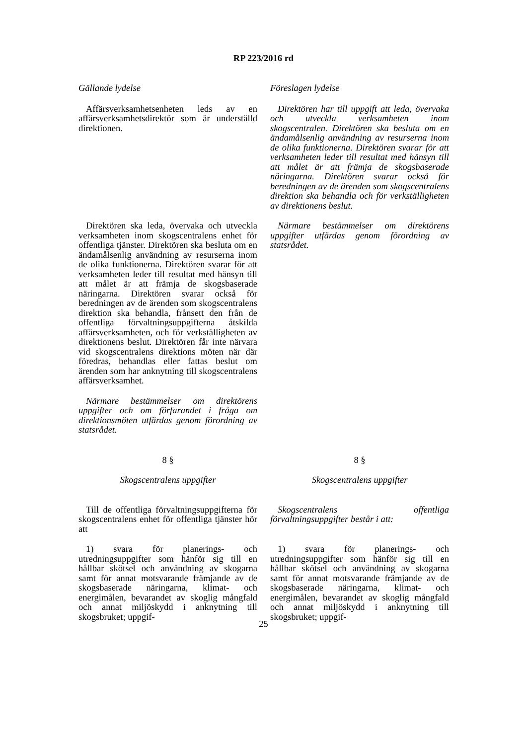RP 223/2016 rd
| Gällande lydelse | Föreslagen lydelse |
| Affärsverksamhetsenheten leds av en affärsverksamhetsdirektör som är underställd direktionen. | Direktören har till uppgift att leda, övervaka och utveckla verksamheten inom skogscentralen. Direktören ska besluta om en ändamålsenlig användning av resurserna inom de olika funktionerna. Direktören svarar för att verksamheten leder till resultat med hänsyn till att målet är att främja de skogsbaserade näringarna. Direktören svarar också för beredningen av de ärenden som skogscentralens direktion ska behandla och för verkställigheten av direktionens beslut. |
| Direktören ska leda, övervaka och utveckla verksamheten inom skogscentralens enhet för offentliga tjänster. Direktören ska besluta om en ändamålsenlig användning av resurserna inom de olika funktionerna. Direktören svarar för att verksamheten leder till resultat med hänsyn till att målet är att främja de skogsbaserade näringarna. Direktören svarar också för beredningen av de ärenden som skogscentralens direktion ska behandla, frånsett den från de offentliga förvaltningsuppgifterna åtskilda affärsverksamheten, och för verkställigheten av direktionens beslut. Direktören får inte närvara vid skogscentralens direktions möten när där föredras, behandlas eller fattas beslut om ärenden som har anknytning till skogscentralens affärsverksamhet. Närmare bestämmelser om direktörens uppgifter och om förfarandet i fråga om direktionsmöten utfärdas genom förordning av statsrådet. | Närmare bestämmelser om direktörens uppgifter utfärdas genom förordning av statsrådet. |
| 8 § Skogscentralens uppgifter | 8 § Skogscentralens uppgifter |
| Till de offentliga förvaltningsuppgifterna för skogscentralens enhet för offentliga tjänster hör att | Skogscentralens offentliga förvaltningsuppgifter består i att: |
| 1) svara för planerings- och utredningsuppgifter som hänför sig till en hållbar skötsel och användning av skogarna samt för annat motsvarande främjande av de skogsbaserade näringarna, klimat- och energimålen, bevarandet av skoglig mångfald och annat miljöskydd i anknytning till skogsbruket; uppgif- | 1) svara för planerings- och utredningsuppgifter som hänför sig till en hållbar skötsel och användning av skogarna samt för annat motsvarande främjande av de skogsbaserade näringarna, klimat- och energimålen, bevarandet av skoglig mångfald och annat miljöskydd i anknytning till skogsbruket; uppgif- |
25